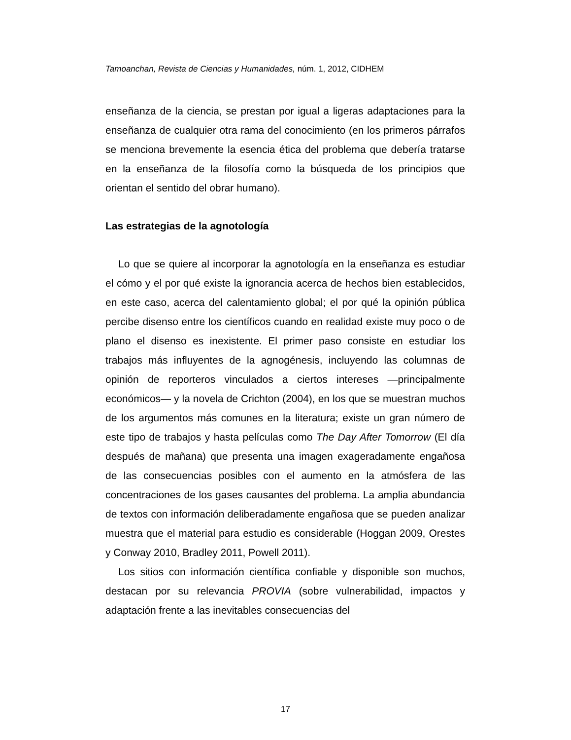Tamoanchan, Revista de Ciencias y Humanidades, núm. 1, 2012, CIDHEM
enseñanza de la ciencia, se prestan por igual a ligeras adaptaciones para la enseñanza de cualquier otra rama del conocimiento (en los primeros párrafos se menciona brevemente la esencia ética del problema que debería tratarse en la enseñanza de la filosofía como la búsqueda de los principios que orientan el sentido del obrar humano).
Las estrategias de la agnotología
Lo que se quiere al incorporar la agnotología en la enseñanza es estudiar el cómo y el por qué existe la ignorancia acerca de hechos bien establecidos, en este caso, acerca del calentamiento global; el por qué la opinión pública percibe disenso entre los científicos cuando en realidad existe muy poco o de plano el disenso es inexistente. El primer paso consiste en estudiar los trabajos más influyentes de la agnogénesis, incluyendo las columnas de opinión de reporteros vinculados a ciertos intereses —principalmente económicos— y la novela de Crichton (2004), en los que se muestran muchos de los argumentos más comunes en la literatura; existe un gran número de este tipo de trabajos y hasta películas como The Day After Tomorrow (El día después de mañana) que presenta una imagen exageradamente engañosa de las consecuencias posibles con el aumento en la atmósfera de las concentraciones de los gases causantes del problema. La amplia abundancia de textos con información deliberadamente engañosa que se pueden analizar muestra que el material para estudio es considerable (Hoggan 2009, Orestes y Conway 2010, Bradley 2011, Powell 2011).
Los sitios con información científica confiable y disponible son muchos, destacan por su relevancia PROVIA (sobre vulnerabilidad, impactos y adaptación frente a las inevitables consecuencias del
17